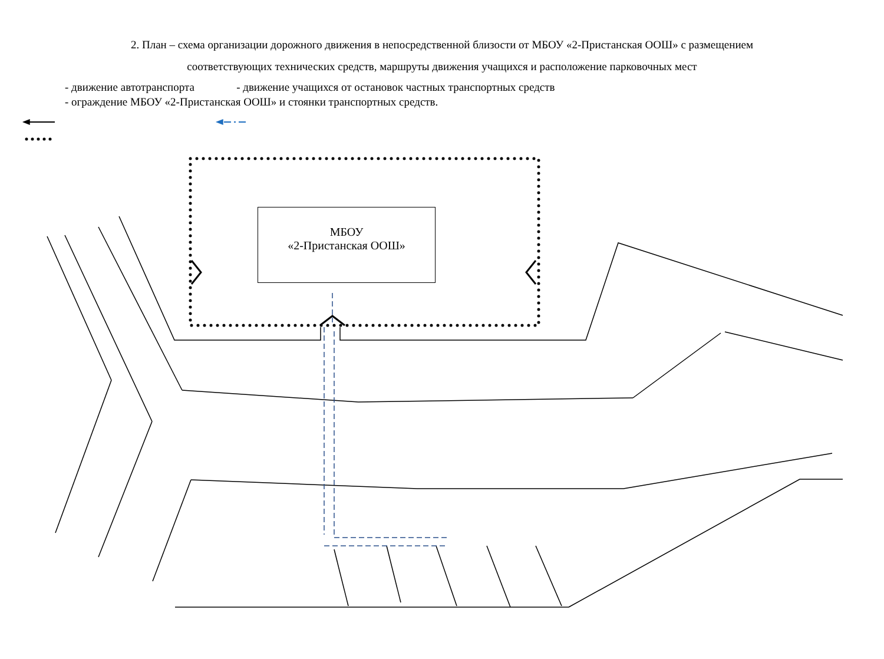2. План – схема организации дорожного движения в непосредственной близости от МБОУ «2-Пристанская ООШ» с размещением соответствующих технических средств, маршруты движения учащихся и расположение парковочных мест
- движение автотранспорта - движение учащихся от остановок частных транспортных средств
- ограждение МБОУ «2-Пристанская ООШ» и стоянки транспортных средств.
МБОУ
«2-Пристанская ООШ»